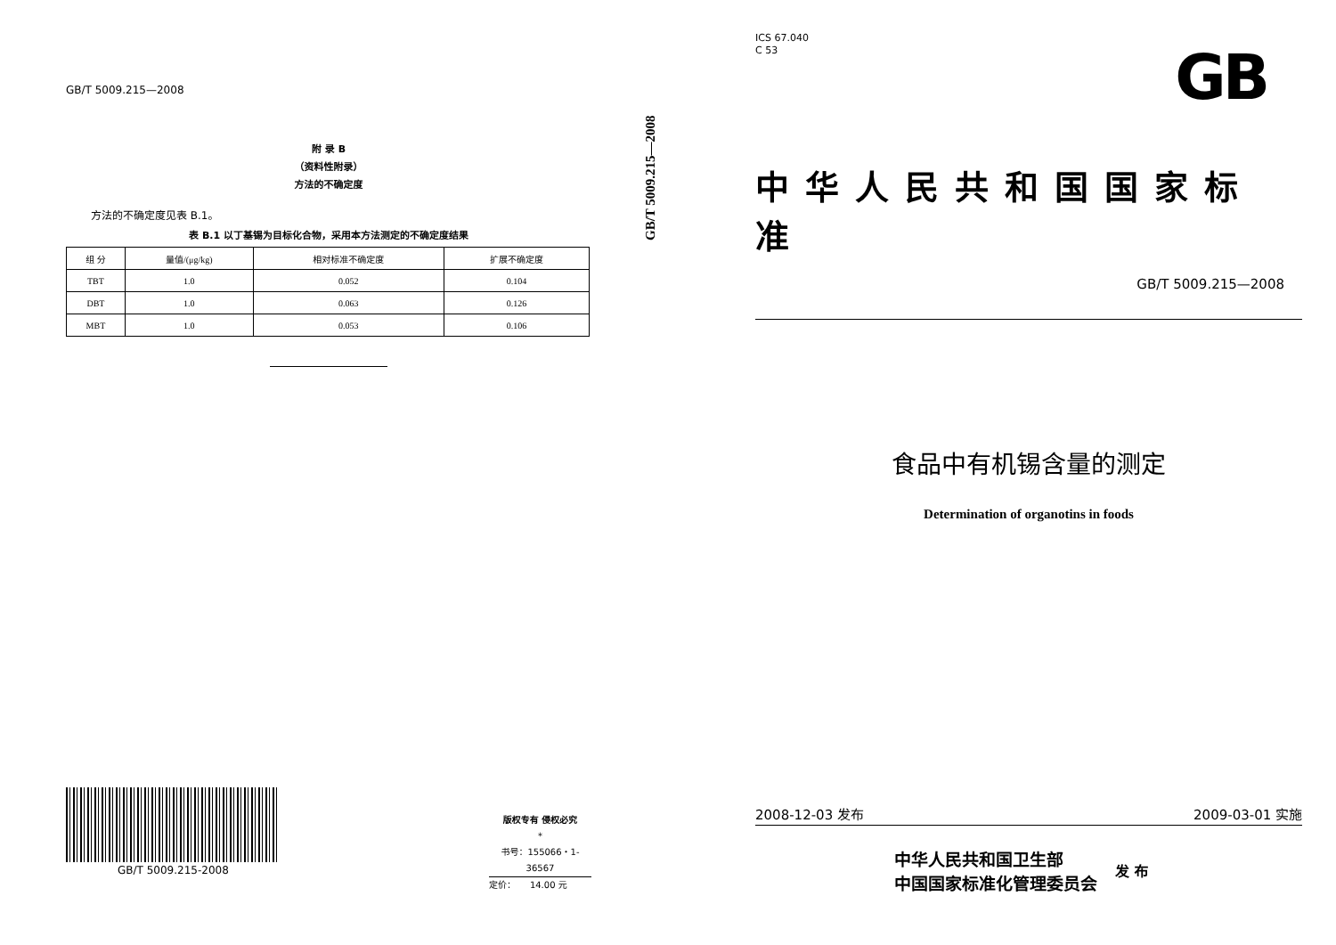GB/T 5009.215—2008
附 录 B
（资料性附录）
方法的不确定度
方法的不确定度见表 B.1。
表 B.1 以丁基锡为目标化合物，采用本方法测定的不确定度结果
| 组 分 | 量值/(μg/kg) | 相对标准不确定度 | 扩展不确定度 |
| --- | --- | --- | --- |
| TBT | 1.0 | 0.052 | 0.104 |
| DBT | 1.0 | 0.063 | 0.126 |
| MBT | 1.0 | 0.053 | 0.106 |
GB/T 5009.215-2008
版权专有 侵权必究
*
书号：155066・1-36567
定价： 14.00 元
GB/T 5009.215—2008
ICS 67.040
C 53
GB
中华人民共和国国家标准
GB/T 5009.215—2008
食品中有机锡含量的测定
Determination of organotins in foods
2008-12-03 发布 2009-03-01 实施
中华人民共和国卫生部
中国国家标准化管理委员会
发 布